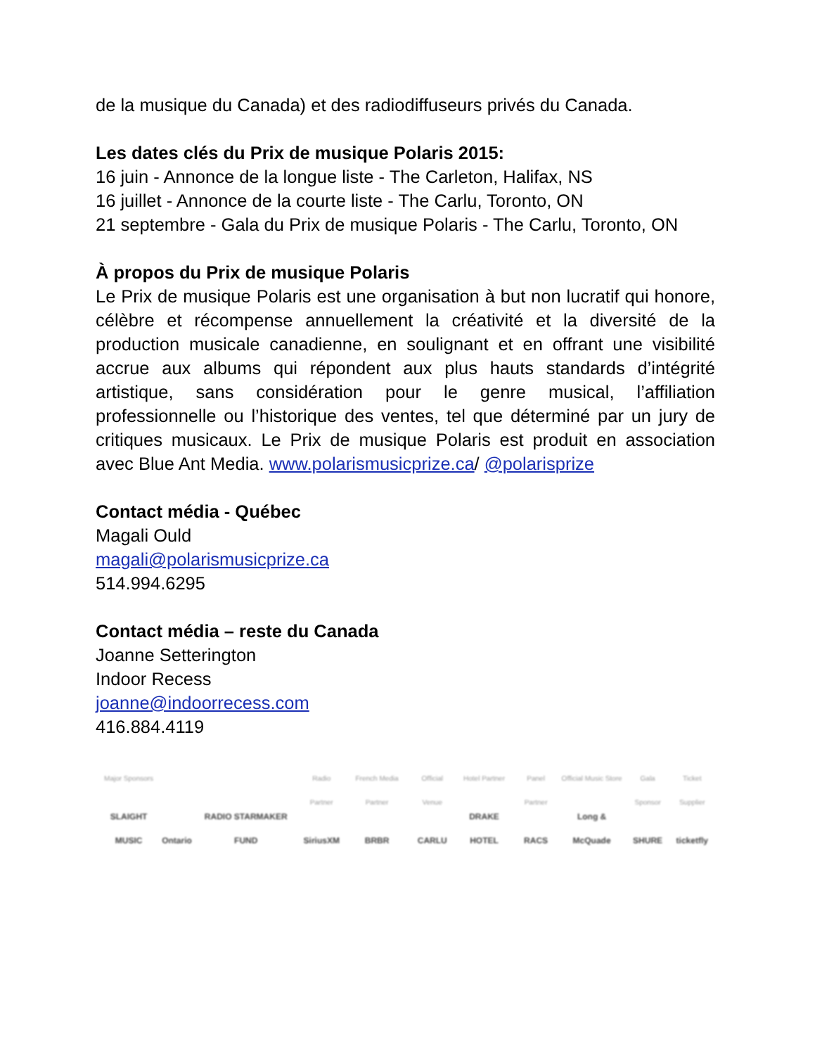de la musique du Canada) et des radiodiffuseurs privés du Canada.
Les dates clés du Prix de musique Polaris 2015:
16 juin - Annonce de la longue liste - The Carleton, Halifax, NS
16 juillet - Annonce de la courte liste - The Carlu, Toronto, ON
21 septembre - Gala du Prix de musique Polaris - The Carlu, Toronto, ON
À propos du Prix de musique Polaris
Le Prix de musique Polaris est une organisation à but non lucratif qui honore, célèbre et récompense annuellement la créativité et la diversité de la production musicale canadienne, en soulignant et en offrant une visibilité accrue aux albums qui répondent aux plus hauts standards d’intégrité artistique, sans considération pour le genre musical, l’affiliation professionnelle ou l’historique des ventes, tel que déterminé par un jury de critiques musicaux. Le Prix de musique Polaris est produit en association avec Blue Ant Media. www.polarismusicprize.ca/ @polarisprize
Contact média - Québec
Magali Ould
magali@polarismusicprize.ca
514.994.6295
Contact média – reste du Canada
Joanne Setterington
Indoor Recess
joanne@indoorrecess.com
416.884.4119
Major Sponsors
SLAIGHT MUSIC
Ontario
RADIO STARMAKER FUND
Radio Partner
SiriusXM
French Media Partner
BRBR
Official Venue
CARLU
Hotel Partner
DRAKE HOTEL
Panel Partner
RACS
Official Music Store
Long & McQuade
Gala Sponsor
SHURE
Ticket Supplier
ticketfly